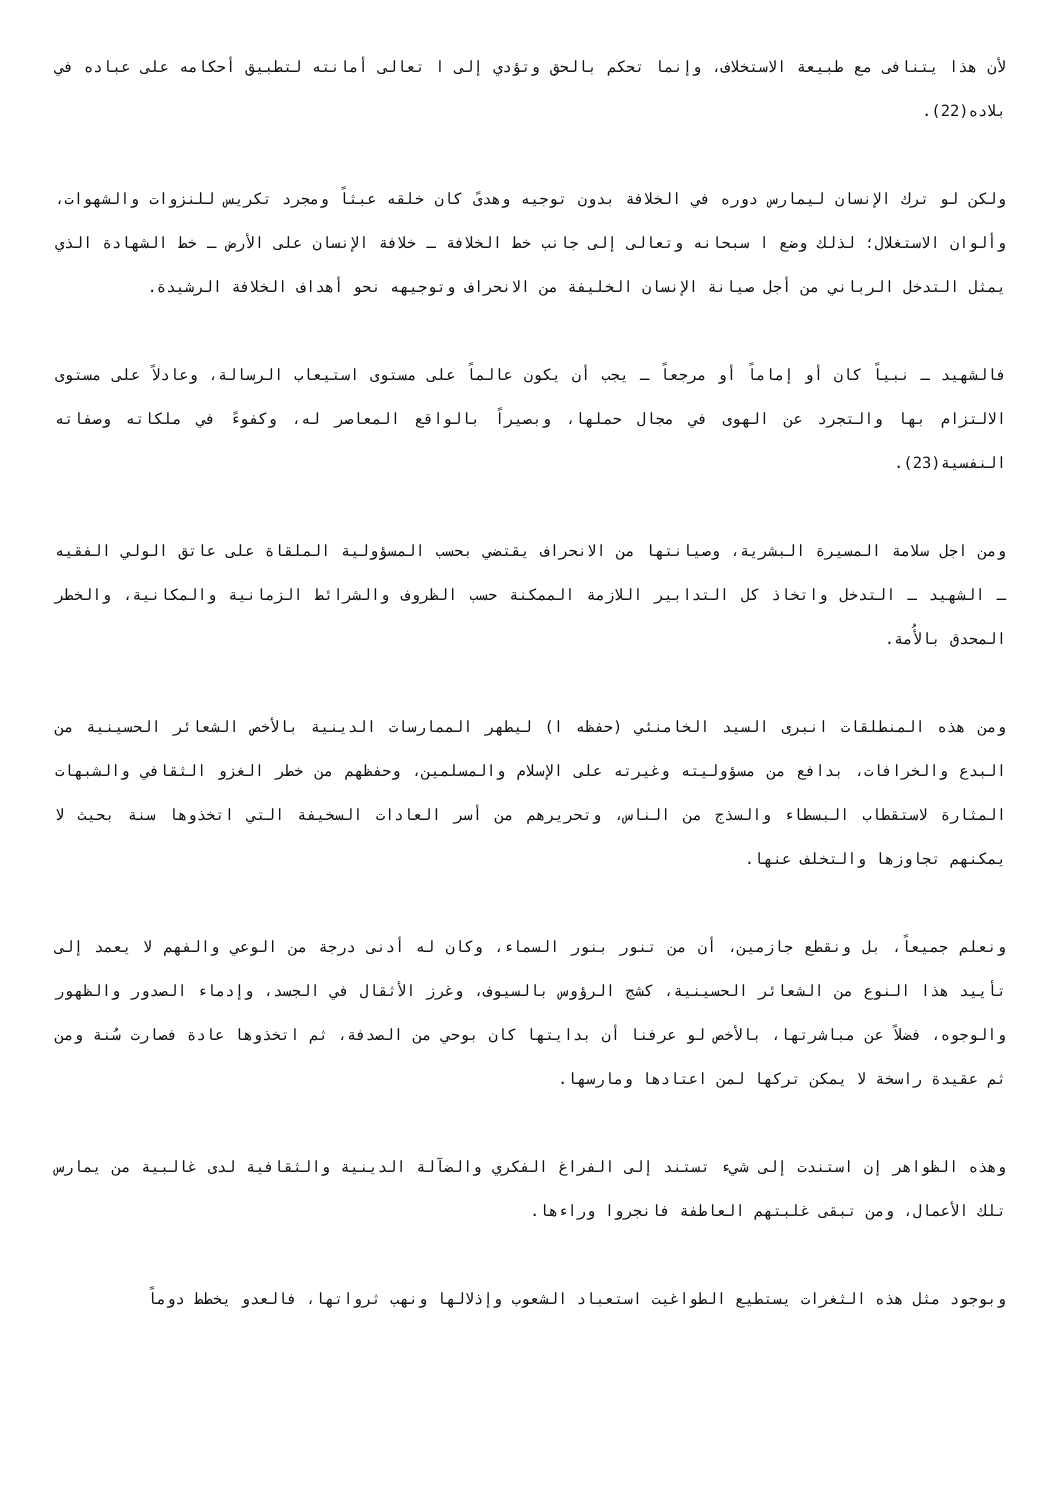لأن هذا يتنافى مع طبيعة الاستخلاف، وإنما تحكم بالحق وتؤدي إلى ا تعالى أمانته لتطبيق أحكامه على عباده في بلاده(22).
ولكن لو ترك الإنسان ليمارس دوره في الخلافة بدون توجيه وهدىً كان خلقه عبثاً ومجرد تكريس للنزوات والشهوات، وألوان الاستغلال؛ لذلك وضع ا سبحانه وتعالى إلى جانب خط الخلافة ـ خلافة الإنسان على الأرض ـ خط الشهادة الذي يمثل التدخل الرباني من أجل صيانة الإنسان الخليفة من الانحراف وتوجيهه نحو أهداف الخلافة الرشيدة.
فالشهيد ـ نبياً كان أو إماماً أو مرجعاً ـ يجب أن يكون عالماً على مستوى استيعاب الرسالة، وعادلاً على مستوى الالتزام بها والتجرد عن الهوى في مجال حملها، وبصيراً بالواقع المعاصر له، وكفوءً في ملكاته وصفاته النفسية(23).
ومن اجل سلامة المسيرة البشرية، وصيانتها من الانحراف يقتضي بحسب المسؤولية الملقاة على عاتق الولي الفقيه ـ الشهيد ـ التدخل واتخاذ كل التدابير اللازمة الممكنة حسب الظروف والشرائط الزمانية والمكانية، والخطر المحدق بالأُمة.
ومن هذه المنطلقات انبرى السيد الخامنئي (حفظه ا) ليطهر الممارسات الدينية بالأخص الشعائر الحسينية من البدع والخرافات، بدافع من مسؤوليته وغيرته على الإسلام والمسلمين، وحفظهم من خطر الغزو الثقافي والشبهات المثارة لاستقطاب البسطاء والسذج من الناس، وتحريرهم من أسر العادات السخيفة التي اتخذوها سنة بحيث لا يمكنهم تجاوزها والتخلف عنها.
ونعلم جميعاً، بل ونقطع جازمين، أن من تنور بنور السماء، وكان له أدنى درجة من الوعي والفهم لا يعمد إلى تأييد هذا النوع من الشعائر الحسينية، كشج الرؤوس بالسيوف، وغرز الأثقال في الجسد، وإدماء الصدور والظهور والوجوه، فضلاً عن مباشرتها، بالأخص لو عرفنا أن بدايتها كان بوحي من الصدفة، ثم اتخذوها عادة فصارت سُنة ومن ثم عقيدة راسخة لا يمكن تركها لمن اعتادها ومارسها.
وهذه الظواهر إن استندت إلى شيء تستند إلى الفراغ الفكري والضآلة الدينية والثقافية لدى غالبية من يمارس تلك الأعمال، ومن تبقى غلبتهم العاطفة فانجروا وراءها.
وبوجود مثل هذه الثغرات يستطيع الطواغيت استعباد الشعوب وإذلالها ونهب ثرواتها، فالعدو يخطط دوماً